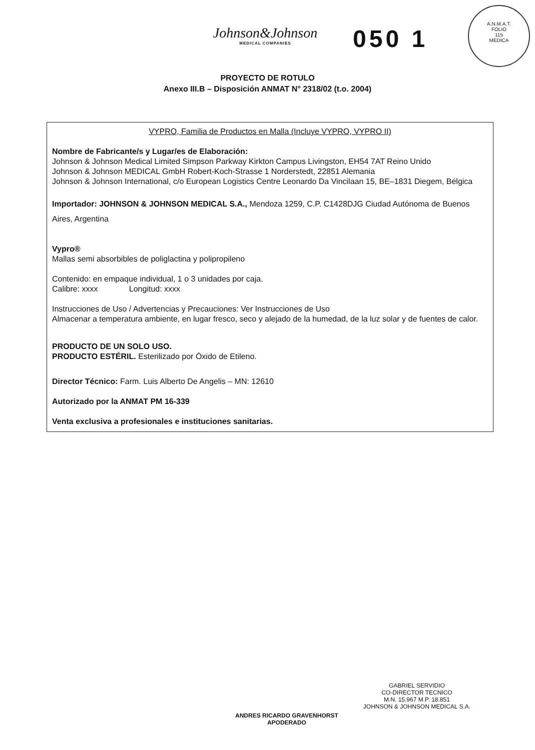A.N.M.A.T.
FOLIO
115
MEDICA
Johnson&Johnson
MEDICAL COMPANIES
050 1
PROYECTO DE ROTULO
Anexo III.B – Disposición ANMAT N° 2318/02 (t.o. 2004)
VYPRO, Familia de Productos en Malla (Incluye VYPRO, VYPRO II)
Nombre de Fabricante/s y Lugar/es de Elaboración:
Johnson & Johnson Medical Limited Simpson Parkway Kirkton Campus Livingston, EH54 7AT Reino Unido
Johnson & Johnson MEDICAL GmbH Robert-Koch-Strasse 1 Norderstedt, 22851 Alemania
Johnson & Johnson International, c/o European Logistics Centre Leonardo Da Vincilaan 15, BE–1831 Diegem, Bélgica
Importador: JOHNSON & JOHNSON MEDICAL S.A., Mendoza 1259, C.P. C1428DJG Ciudad Autónoma de Buenos Aires, Argentina
Vypro®
Mallas semi absorbibles de poliglactina y polipropileno
Contenido: en empaque individual, 1 o 3 unidades por caja.
Calibre: xxxx Longitud: xxxx
Instrucciones de Uso / Advertencias y Precauciones: Ver Instrucciones de Uso
Almacenar a temperatura ambiente, en lugar fresco, seco y alejado de la humedad, de la luz solar y de fuentes de calor.
PRODUCTO DE UN SOLO USO.
PRODUCTO ESTÉRIL. Esterilizado por Óxido de Etileno.
Director Técnico: Farm. Luis Alberto De Angelis – MN: 12610
Autorizado por la ANMAT PM 16-339
Venta exclusiva a profesionales e instituciones sanitarias.
ANDRES RICARDO GRAVENHORST
APODERADO
GABRIEL SERVIDIO
CO-DIRECTOR TECNICO
M.N. 15.967 M.P. 18.851
JOHNSON & JOHNSON MEDICAL S.A.